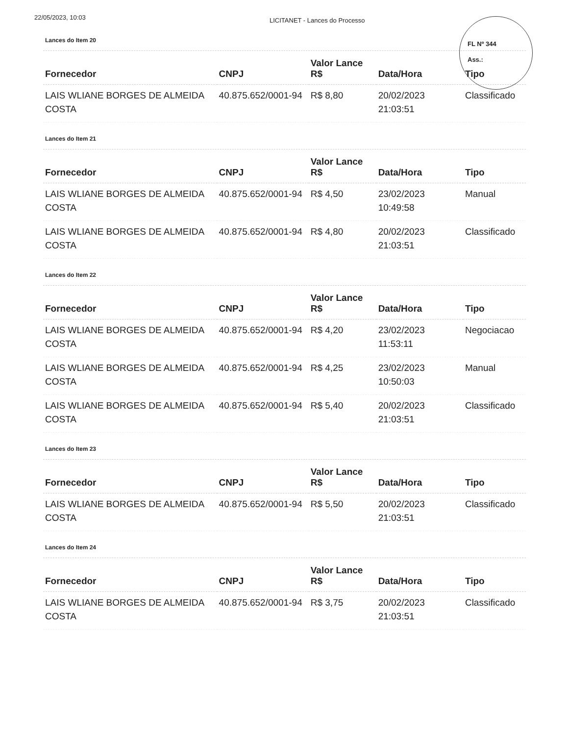22/05/2023, 10:03
LICITANET - Lances do Processo
FL Nº 344
Ass.:
Lances do Item 20
| Fornecedor | CNPJ | Valor Lance R$ | Data/Hora | Tipo |
| --- | --- | --- | --- | --- |
| LAIS WLIANE BORGES DE ALMEIDA COSTA | 40.875.652/0001-94 | R$ 8,80 | 20/02/2023 21:03:51 | Classificado |
Lances do Item 21
| Fornecedor | CNPJ | Valor Lance R$ | Data/Hora | Tipo |
| --- | --- | --- | --- | --- |
| LAIS WLIANE BORGES DE ALMEIDA COSTA | 40.875.652/0001-94 | R$ 4,50 | 23/02/2023 10:49:58 | Manual |
| LAIS WLIANE BORGES DE ALMEIDA COSTA | 40.875.652/0001-94 | R$ 4,80 | 20/02/2023 21:03:51 | Classificado |
Lances do Item 22
| Fornecedor | CNPJ | Valor Lance R$ | Data/Hora | Tipo |
| --- | --- | --- | --- | --- |
| LAIS WLIANE BORGES DE ALMEIDA COSTA | 40.875.652/0001-94 | R$ 4,20 | 23/02/2023 11:53:11 | Negociacao |
| LAIS WLIANE BORGES DE ALMEIDA COSTA | 40.875.652/0001-94 | R$ 4,25 | 23/02/2023 10:50:03 | Manual |
| LAIS WLIANE BORGES DE ALMEIDA COSTA | 40.875.652/0001-94 | R$ 5,40 | 20/02/2023 21:03:51 | Classificado |
Lances do Item 23
| Fornecedor | CNPJ | Valor Lance R$ | Data/Hora | Tipo |
| --- | --- | --- | --- | --- |
| LAIS WLIANE BORGES DE ALMEIDA COSTA | 40.875.652/0001-94 | R$ 5,50 | 20/02/2023 21:03:51 | Classificado |
Lances do Item 24
| Fornecedor | CNPJ | Valor Lance R$ | Data/Hora | Tipo |
| --- | --- | --- | --- | --- |
| LAIS WLIANE BORGES DE ALMEIDA COSTA | 40.875.652/0001-94 | R$ 3,75 | 20/02/2023 21:03:51 | Classificado |